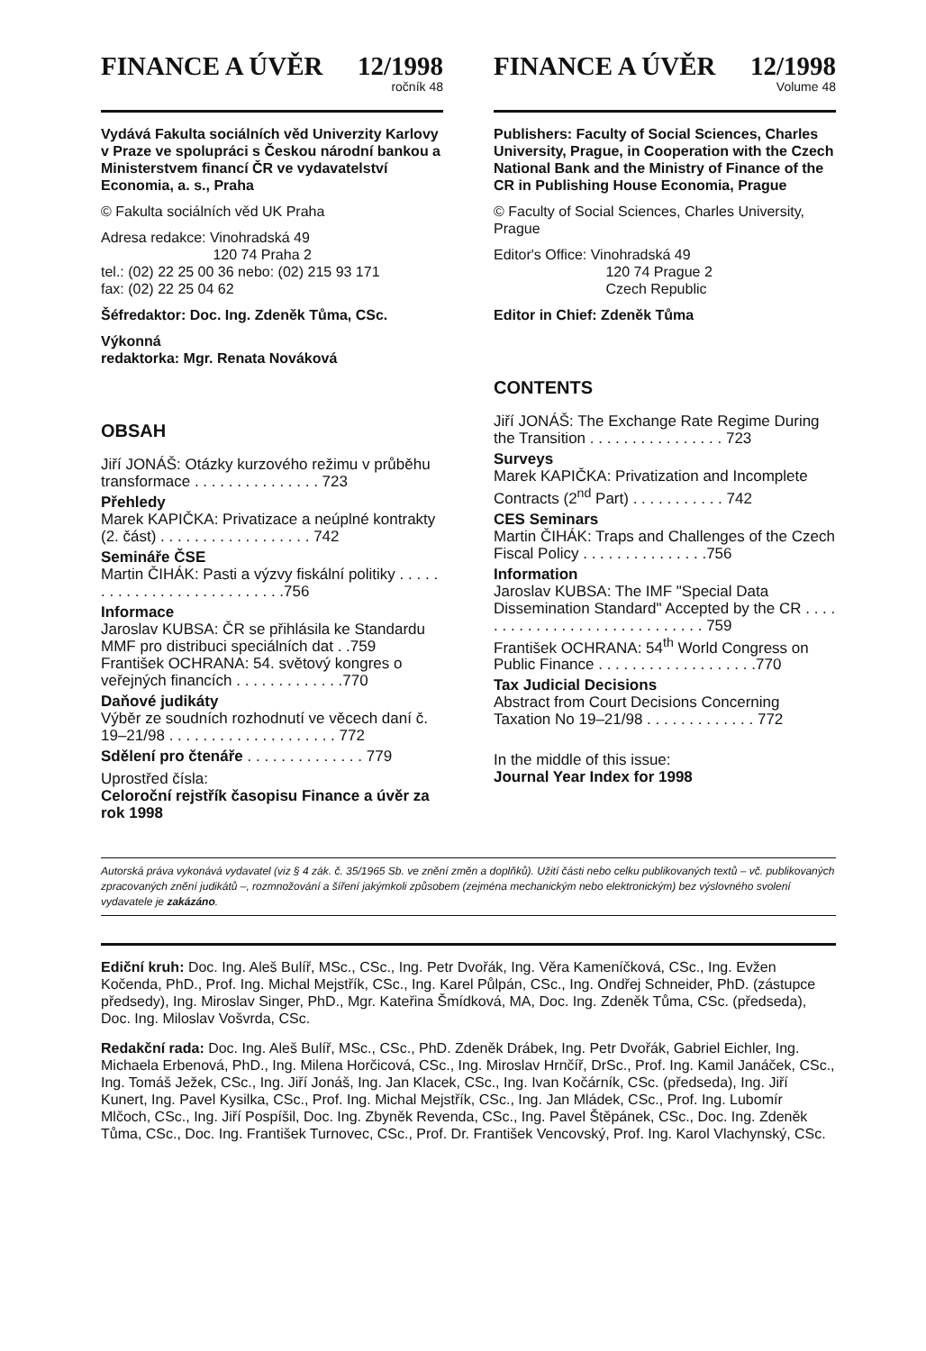FINANCE A ÚVĚR 12/1998
ročník 48
Vydává Fakulta sociálních věd Univerzity Karlovy v Praze ve spolupráci s Českou národní bankou a Ministerstvem financí ČR ve vydavatelství Economia, a. s., Praha
© Fakulta sociálních věd UK Praha
Adresa redakce: Vinohradská 49
120 74 Praha 2
tel.: (02) 22 25 00 36 nebo: (02) 215 93 171
fax: (02) 22 25 04 62
Šéfredaktor: Doc. Ing. Zdeněk Tůma, CSc.
Výkonná
redaktorka: Mgr. Renata Nováková
OBSAH
Jiří JONÁŠ: Otázky kurzového režimu v průběhu transformace . . . . . . . . . . . . . . . 723
Přehledy
Marek KAPIČKA: Privatizace a neúplné kontrakty (2. část) . . . . . . . . . . . . . . . . . . 742
Semináře ČSE
Martin ČIHÁK: Pasti a výzvy fiskální politiky . . . . . . . . . . . . . . . . . . . . . . . . . . .756
Informace
Jaroslav KUBSA: ČR se přihlásila ke Standardu MMF pro distribuci speciálních dat . .759
František OCHRANA: 54. světový kongres o veřejných financích . . . . . . . . . . . . .770
Daňové judikáty
Výběr ze soudních rozhodnutí ve věcech daní č. 19–21/98 . . . . . . . . . . . . . . . . . . . . 772
Sdělení pro čtenáře . . . . . . . . . . . . . . 779
Uprostřed čísla:
Celoroční rejstřík časopisu Finance a úvěr za rok 1998
FINANCE A ÚVĚR 12/1998
Volume 48
Publishers: Faculty of Social Sciences, Charles University, Prague, in Cooperation with the Czech National Bank and the Ministry of Finance of the CR in Publishing House Economia, Prague
© Faculty of Social Sciences, Charles University, Prague
Editor's Office: Vinohradská 49
120 74 Prague 2
Czech Republic
Editor in Chief: Zdeněk Tůma
CONTENTS
Jiří JONÁŠ: The Exchange Rate Regime During the Transition . . . . . . . . . . . . . . . . 723
Surveys
Marek KAPIČKA: Privatization and Incomplete Contracts (2<sup>nd</sup> Part) . . . . . . . . . . . 742
CES Seminars
Martin ČIHÁK: Traps and Challenges of the Czech Fiscal Policy . . . . . . . . . . . . . . .756
Information
Jaroslav KUBSA: The IMF "Special Data Dissemination Standard" Accepted by the CR . . . . . . . . . . . . . . . . . . . . . . . . . . . . . 759
František OCHRANA: 54<sup>th</sup> World Congress on Public Finance . . . . . . . . . . . . . . . . . . .770
Tax Judicial Decisions
Abstract from Court Decisions Concerning Taxation No 19–21/98 . . . . . . . . . . . . . 772
In the middle of this issue:
Journal Year Index for 1998
Autorská práva vykonává vydavatel (viz § 4 zák. č. 35/1965 Sb. ve znění změn a doplňků). Užití části nebo celku publikovaných textů – vč. publikovaných zpracovaných znění judikátů –, rozmnožování a šíření jakýmkoli způsobem (zejména mechanickým nebo elektronickým) bez výslovného svolení vydavatele je zakázáno.
Ediční kruh: Doc. Ing. Aleš Bulíř, MSc., CSc., Ing. Petr Dvořák, Ing. Věra Kameníčková, CSc., Ing. Evžen Kočenda, PhD., Prof. Ing. Michal Mejstřík, CSc., Ing. Karel Půlpán, CSc., Ing. Ondřej Schneider, PhD. (zástupce předsedy), Ing. Miroslav Singer, PhD., Mgr. Kateřina Šmídková, MA, Doc. Ing. Zdeněk Tůma, CSc. (předseda), Doc. Ing. Miloslav Vošvrda, CSc.
Redakční rada: Doc. Ing. Aleš Bulíř, MSc., CSc., PhD. Zdeněk Drábek, Ing. Petr Dvořák, Gabriel Eichler, Ing. Michaela Erbenová, PhD., Ing. Milena Horčicová, CSc., Ing. Miroslav Hrnčíř, DrSc., Prof. Ing. Kamil Janáček, CSc., Ing. Tomáš Ježek, CSc., Ing. Jiří Jonáš, Ing. Jan Klacek, CSc., Ing. Ivan Kočárník, CSc. (předseda), Ing. Jiří Kunert, Ing. Pavel Kysilka, CSc., Prof. Ing. Michal Mejstřík, CSc., Ing. Jan Mládek, CSc., Prof. Ing. Lubomír Mlčoch, CSc., Ing. Jiří Pospíšil, Doc. Ing. Zbyněk Revenda, CSc., Ing. Pavel Štěpánek, CSc., Doc. Ing. Zdeněk Tůma, CSc., Doc. Ing. František Turnovec, CSc., Prof. Dr. František Vencovský, Prof. Ing. Karol Vlachynský, CSc.